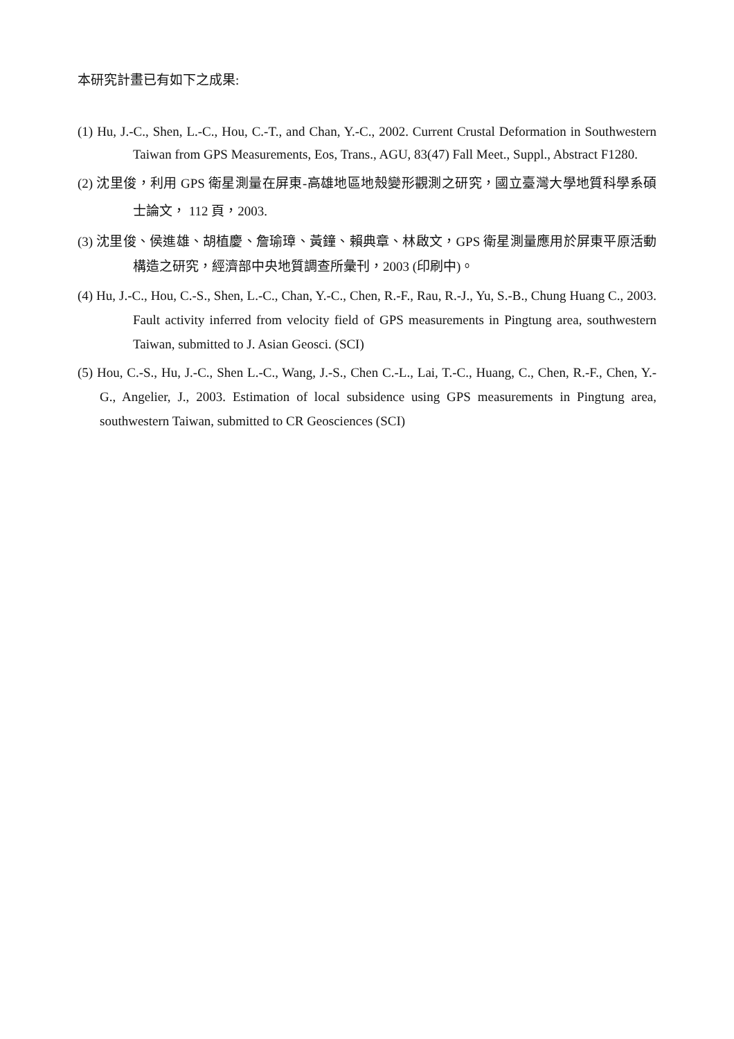本研究計畫已有如下之成果:
(1) Hu, J.-C., Shen, L.-C., Hou, C.-T., and Chan, Y.-C., 2002. Current Crustal Deformation in Southwestern Taiwan from GPS Measurements, Eos, Trans., AGU, 83(47) Fall Meet., Suppl., Abstract F1280.
(2) 沈里俊，利用 GPS 衛星測量在屏東-高雄地區地殼變形觀測之研究，國立臺灣大學地質科學系碩士論文， 112 頁，2003.
(3) 沈里俊、侯進雄、胡植慶、詹瑜璋、黃鐘、賴典章、林啟文，GPS 衛星測量應用於屏東平原活動構造之研究，經濟部中央地質調查所彙刊，2003 (印刷中)。
(4) Hu, J.-C., Hou, C.-S., Shen, L.-C., Chan, Y.-C., Chen, R.-F., Rau, R.-J., Yu, S.-B., Chung Huang C., 2003. Fault activity inferred from velocity field of GPS measurements in Pingtung area, southwestern Taiwan, submitted to J. Asian Geosci. (SCI)
(5) Hou, C.-S., Hu, J.-C., Shen L.-C., Wang, J.-S., Chen C.-L., Lai, T.-C., Huang, C., Chen, R.-F., Chen, Y.-G., Angelier, J., 2003. Estimation of local subsidence using GPS measurements in Pingtung area, southwestern Taiwan, submitted to CR Geosciences (SCI)